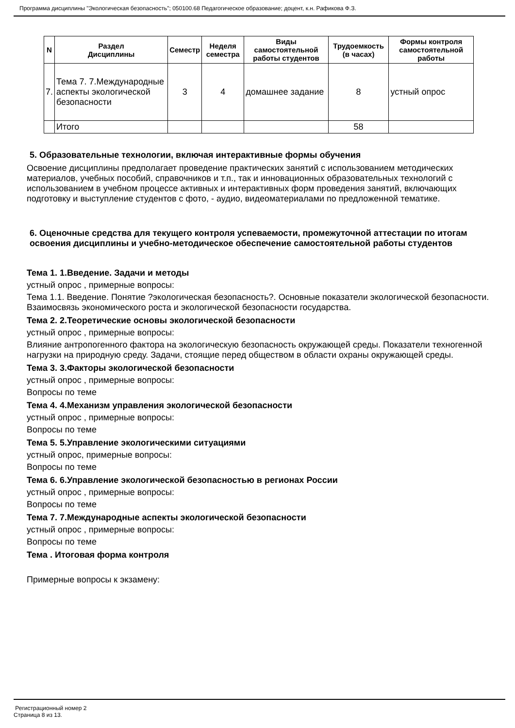Программа дисциплины "Экологическая безопасность"; 050100.68 Педагогическое образование; доцент, к.н. Рафикова Ф.З.
| N | Раздел Дисциплины | Семестр | Неделя семестра | Виды самостоятельной работы студентов | Трудоемкость (в часах) | Формы контроля самостоятельной работы |
| --- | --- | --- | --- | --- | --- | --- |
| 7. | Тема 7. 7.Международные аспекты экологической безопасности | 3 | 4 | домашнее задание | 8 | устный опрос |
| | Итого | | | | 58 | |
5. Образовательные технологии, включая интерактивные формы обучения
Освоение дисциплины предполагает проведение практических занятий с использованием методических материалов, учебных пособий, справочников и т.п., так и инновационных образовательных технологий с использованием в учебном процессе активных и интерактивных форм проведения занятий, включающих подготовку и выступление студентов с фото, - аудио, видеоматериалами по предложенной тематике.
6. Оценочные средства для текущего контроля успеваемости, промежуточной аттестации по итогам освоения дисциплины и учебно-методическое обеспечение самостоятельной работы студентов
Тема 1. 1.Введение. Задачи и методы
устный опрос , примерные вопросы:
Тема 1.1. Введение. Понятие ?экологическая безопасность?. Основные показатели экологической безопасности. Взаимосвязь экономического роста и экологической безопасности государства.
Тема 2. 2.Теоретические основы экологической безопасности
устный опрос , примерные вопросы:
Влияние антропогенного фактора на экологическую безопасность окружающей среды. Показатели техногенной нагрузки на природную среду. Задачи, стоящие перед обществом в области охраны окружающей среды.
Тема 3. 3.Факторы экологической безопасности
устный опрос , примерные вопросы:
Вопросы по теме
Тема 4. 4.Механизм управления экологической безопасности
устный опрос , примерные вопросы:
Вопросы по теме
Тема 5. 5.Управление экологическими ситуациями
устный опрос, примерные вопросы:
Вопросы по теме
Тема 6. 6.Управление экологической безопасностью в регионах России
устный опрос , примерные вопросы:
Вопросы по теме
Тема 7. 7.Международные аспекты экологической безопасности
устный опрос , примерные вопросы:
Вопросы по теме
Тема . Итоговая форма контроля
Примерные вопросы к экзамену:
Регистрационный номер 2
Страница 8 из 13.